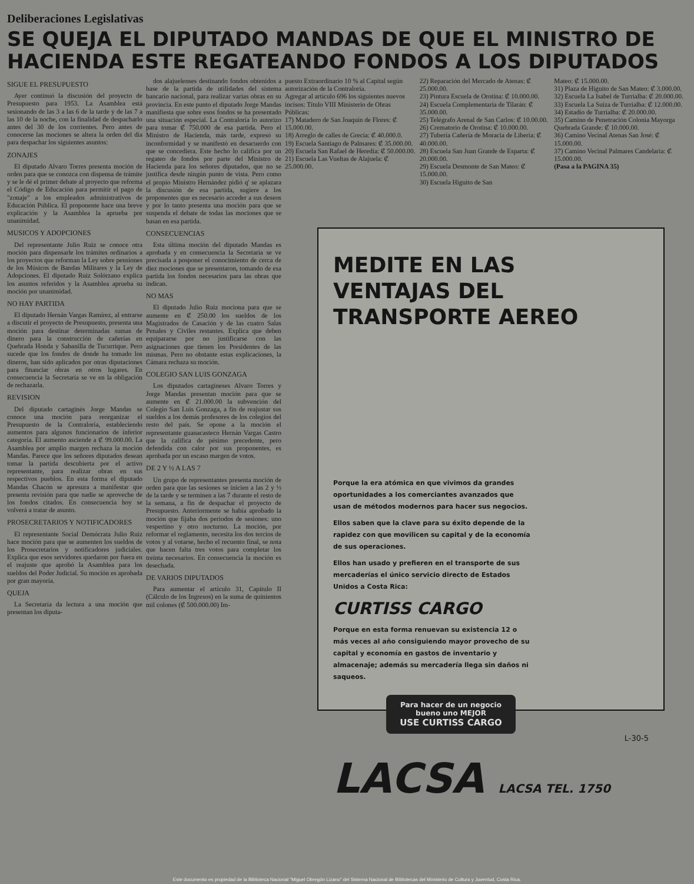Deliberaciones Legislativas
SE QUEJA EL DIPUTADO MANDAS DE QUE EL MINISTRO DE HACIENDA ESTE REGATEANDO FONDOS A LOS DIPUTADOS
SIGUE EL PRESUPUESTO
Ayer continuó la discusión del proyecto de Presupuesto para 1953. La Asamblea está sesionando de las 3 a las 6 de la tarde y de las 7 a las 10 de la noche, con la finalidad de despacharlo antes del 30 de los corrientes. Pero antes de conocerse las mociones se altera la orden del día para despachar los siguientes asuntos:
ZONAJES
El diputado Alvaro Torres presenta moción de orden para que se conozca con dispensa de trámite y se le dé el primer debate al proyecto que reforma el Código de Educación para permitir el pago de "zonaje" a los empleados administrativos de Educación Pública. El proponente hace una breve explicación y la Asamblea la aprueba por unanimidad.
MUSICOS Y ADOPCIONES
Del representante Julio Ruiz se conoce otra moción para dispensarle los trámites ordinarios a los proyectos que reforman la Ley sobre pensiones de los Músicos de Bandas Militares y la Ley de Adopciones. El diputado Ruiz Solórzano explica los asuntos referidos y la Asamblea aprueba su moción por unanimidad.
NO HAY PARTIDA
El diputado Hernán Vargas Ramírez, al entrarse a discutir el proyecto de Presupuesto, presenta una moción para destinar determinadas sumas de dinero para la construcción de cañerías en Quebrada Honda y Sabanilla de Tucurrique. Pero sucede que los fondos de donde ha tomado los dineros, han sido aplicados por otras diputaciones para financiar obras en otros lugares. En consecuencia la Secretaría se ve en la obligación de rechazarla.
REVISION
Del diputado cartaginés Jorge Mandas se conoce una moción para reorganizar el Presupuesto de la Contraloría, estableciendo aumentos para algunos funcionarios de inferior categoría. El aumento asciende a ₡ 99.000.00. La Asamblea por amplio margen rechaza la moción Mandas. Parece que los señores diputados desean tomar la partida descubierta por el activo representante, para realizar obras en sus respectivos pueblos. En esta forma el diputado Mandas Chacón se apresura a manifestar que presenta revisión para que nadie se aproveche de los fondos citados. En consecuencia hoy se volverá a tratar de asunto.
PROSECRETARIOS Y NOTIFICADORES
El representante Social Demócrata Julio Ruiz hace moción para que se aumenten los sueldos de los Prosecretarios y notificadores judiciales. Explica que esos servidores quedaron por fuera en el reajuste que aprobó la Asamblea para los sueldos del Poder Judicial. Su moción es aprobada por gran mayoría.
QUEJA
La Secretaría da lectura a una moción que presentan los diputa-
dos alajuelenses destinando fondos obtenidos a base de la partida de utilidades del sistema bancario nacional, para realizar varias obras en su provincia. En este punto el diputado Jorge Mandas manifiesta que sobre esos fondos se ha presentado una situación especial. La Contraloría lo autorizo para tomar ₡ 750.000 de esa partida. Pero el Ministro de Hacienda, más tarde, expresó su inconformidad y se manifestó en desacuerdo con que se concediera. Este hecho lo califica por un regateo de fondos por parte del Ministro de Hacienda para los señores diputados, que no se justifica desde ningún punto de vista. Pero como el propio Ministro Hernández pidió q' se aplazara la discusión de esa partida, sugiere a los proponentes que es necesario acceder a sus deseos y por lo tanto presenta una moción para que se suspenda el debate de todas las mociones que se basan en esa partida.
CONSECUENCIAS
Esta última moción del diputado Mandas es aprobada y en consecuencia la Secretaría se ve precisada a posponer el conocimiento de cerca de diez mociones que se presentaron, tomando de esa partida los fondos necesarios para las obras que indican.
NO MAS
El diputado Julio Ruiz mociona para que se aumente en ₡ 250.00 los sueldos de los Magistrados de Casación y de las cuatro Salas Penales y Civiles restantes. Explica que deben equipararse por no justificarse con las asignaciones que tienen los Presidentes de las mismas. Pero no obstante estas explicaciones, la Cámara rechaza su moción.
COLEGIO SAN LUIS GONZAGA
Los diputados cartagineses Alvaro Torres y Jorge Mandas presentan moción para que se aumente en ₡ 21.000.00 la subvención del Colegio San Luis Gonzaga, a fin de reajustar sus sueldos a los demás profesores de los colegios del resto del país. Se opone a la moción el representante guanacasteco Hernán Vargas Castro que la califica de pésimo precedente, pero defendida con calor por sus proponentes, es aprobada por un escaso margen de votos.
DE 2 Y ½ A LAS 7
Un grupo de representantes presenta moción de orden para que las sesiones se inicien a las 2 y ½ de la tarde y se terminen a las 7 durante el resto de la semana, a fin de despachar el proyecto de Presupuesto. Anteriormente se había aprobado la moción que fijaba dos periodos de sesiones: uno vespertino y otro nocturno. La moción, por reformar el reglamento, necesita los dos tercios de votos y al votarse, hecho el recuento final, se nota que hacen falta tres votos para completar los treinta necesarios. En consecuencia la moción es desechada.
DE VARIOS DIPUTADOS
Para aumentar el artículo 31, Capítulo II (Cálculo de los Ingresos) en la suma de quinientos mil colones (₡ 500.000.00) Im-
puesto Extraordinario 10 % al Capital según autorización de la Contraloría.
Agregar al artículo 696 los siguientes nuevos incisos: Título VIII Ministerio de Obras Públicas:
17) Matadero de San Joaquín de Flores: ₡ 15.000.00.
18) Arreglo de calles de Grecia: ₡ 40.000.0.
19) Escuela Santiago de Palmares: ₡ 35.000.00.
20) Escuela San Rafael de Heredia: ₡ 50.000.00.
21) Escuela Las Vueltas de Alajuela: ₡ 25.000.00.
22) Reparación del Mercado de Atenas: ₡ 25.000.00.
23) Pintura Escuela de Orotina: ₡ 10.000.00.
24) Escuela Complementaria de Tilarán: ₡ 35.000.00.
25) Telégrafo Arenal de San Carlos: ₡ 10.00.00.
26) Crematorio de Orotina: ₡ 10.000.00.
27) Tubería Cañería de Moracia de Liberia: ₡ 40.000.00.
28) Escuela San Juan Grande de Esparta: ₡ 20.000.00.
29) Escuela Desmonte de San Mateo: ₡ 15.000.00.
30) Escuela Higuito de San
Mateo: ₡ 15.000.00.
31) Plaza de Higuito de San Mateo: ₡ 3.000.00.
32) Escuela La Isabel de Turrialba: ₡ 20.000.00.
33) Escuela La Suiza de Turrialba: ₡ 12.000.00.
34) Estadio de Turrialba: ₡ 20.000.00.
35) Camino de Penetración Colonia Mayorga Quebrada Grande: ₡ 10.000.00.
36) Camino Vecinal Atenas San José: ₡ 15.000.00.
37) Camino Vecinal Palmares Candelaria: ₡ 15.000.00.
(Pasa a la PAGINA 35)
MEDITE EN LAS
VENTAJAS DEL
TRANSPORTE AEREO
Porque la era atómica en que vivimos da grandes oportunidades a los comerciantes avanzados que usan de métodos modernos para hacer sus negocios.
Ellos saben que la clave para su éxito depende de la rapidez con que movilicen su capital y de la economía de sus operaciones.
Ellos han usado y prefieren en el transporte de sus mercaderías el único servicio directo de Estados Unidos a Costa Rica:
CURTISS CARGO
Porque en esta forma renuevan su existencia 12 o más veces al año consiguiendo mayor provecho de su capital y economía en gastos de inventario y almacenaje; además su mercadería llega sin daños ni saqueos.
Para hacer de un negocio bueno uno MEJOR
USE CURTISS CARGO
L-30-5
LACSA LACSA TEL. 1750
Este documento es propiedad de la Biblioteca Nacional "Miguel Obregón Lizano" del Sistema Nacional de Bibliotecas del Ministerio de Cultura y Juventud, Costa Rica.